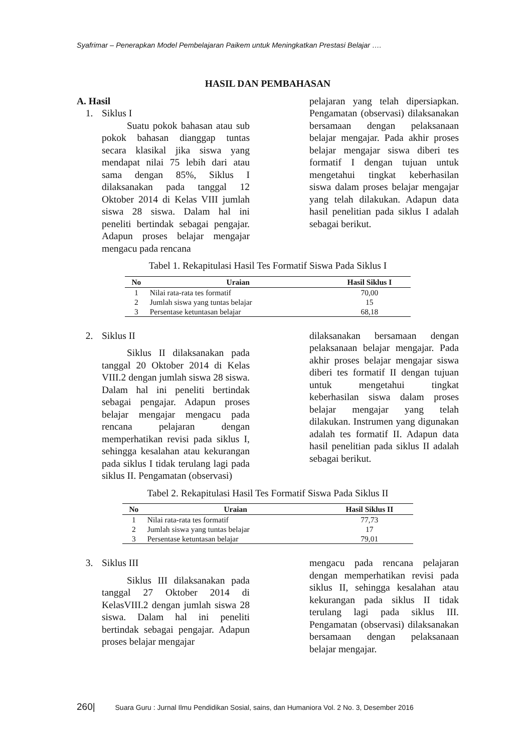Syafrimar – Penerapkan Model Pembelajaran Paikem untuk Meningkatkan Prestasi Belajar ….
HASIL DAN PEMBAHASAN
A. Hasil
1. Siklus I
Suatu pokok bahasan atau sub pokok bahasan dianggap tuntas secara klasikal jika siswa yang mendapat nilai 75 lebih dari atau sama dengan 85%, Siklus I dilaksanakan pada tanggal 12 Oktober 2014 di Kelas VIII jumlah siswa 28 siswa. Dalam hal ini peneliti bertindak sebagai pengajar. Adapun proses belajar mengajar mengacu pada rencana
pelajaran yang telah dipersiapkan. Pengamatan (observasi) dilaksanakan bersamaan dengan pelaksanaan belajar mengajar. Pada akhir proses belajar mengajar siswa diberi tes formatif I dengan tujuan untuk mengetahui tingkat keberhasilan siswa dalam proses belajar mengajar yang telah dilakukan. Adapun data hasil penelitian pada siklus I adalah sebagai berikut.
Tabel 1. Rekapitulasi Hasil Tes Formatif Siswa Pada Siklus I
| No | Uraian | Hasil Siklus I |
| --- | --- | --- |
| 1 | Nilai rata-rata tes formatif | 70,00 |
| 2 | Jumlah siswa yang tuntas belajar | 15 |
| 3 | Persentase ketuntasan belajar | 68,18 |
2. Siklus II
Siklus II dilaksanakan pada tanggal 20 Oktober 2014 di Kelas VIII.2 dengan jumlah siswa 28 siswa. Dalam hal ini peneliti bertindak sebagai pengajar. Adapun proses belajar mengajar mengacu pada rencana pelajaran dengan memperhatikan revisi pada siklus I, sehingga kesalahan atau kekurangan pada siklus I tidak terulang lagi pada siklus II. Pengamatan (observasi)
dilaksanakan bersamaan dengan pelaksanaan belajar mengajar. Pada akhir proses belajar mengajar siswa diberi tes formatif II dengan tujuan untuk mengetahui tingkat keberhasilan siswa dalam proses belajar mengajar yang telah dilakukan. Instrumen yang digunakan adalah tes formatif II. Adapun data hasil penelitian pada siklus II adalah sebagai berikut.
Tabel 2. Rekapitulasi Hasil Tes Formatif Siswa Pada Siklus II
| No | Uraian | Hasil Siklus II |
| --- | --- | --- |
| 1 | Nilai rata-rata tes formatif | 77,73 |
| 2 | Jumlah siswa yang tuntas belajar | 17 |
| 3 | Persentase ketuntasan belajar | 79,01 |
3. Siklus III
Siklus III dilaksanakan pada tanggal 27 Oktober 2014 di KelasVIII.2 dengan jumlah siswa 28 siswa. Dalam hal ini peneliti bertindak sebagai pengajar. Adapun proses belajar mengajar
mengacu pada rencana pelajaran dengan memperhatikan revisi pada siklus II, sehingga kesalahan atau kekurangan pada siklus II tidak terulang lagi pada siklus III. Pengamatan (observasi) dilaksanakan bersamaan dengan pelaksanaan belajar mengajar.
260| Suara Guru : Jurnal Ilmu Pendidikan Sosial, sains, dan Humaniora Vol. 2 No. 3, Desember 2016